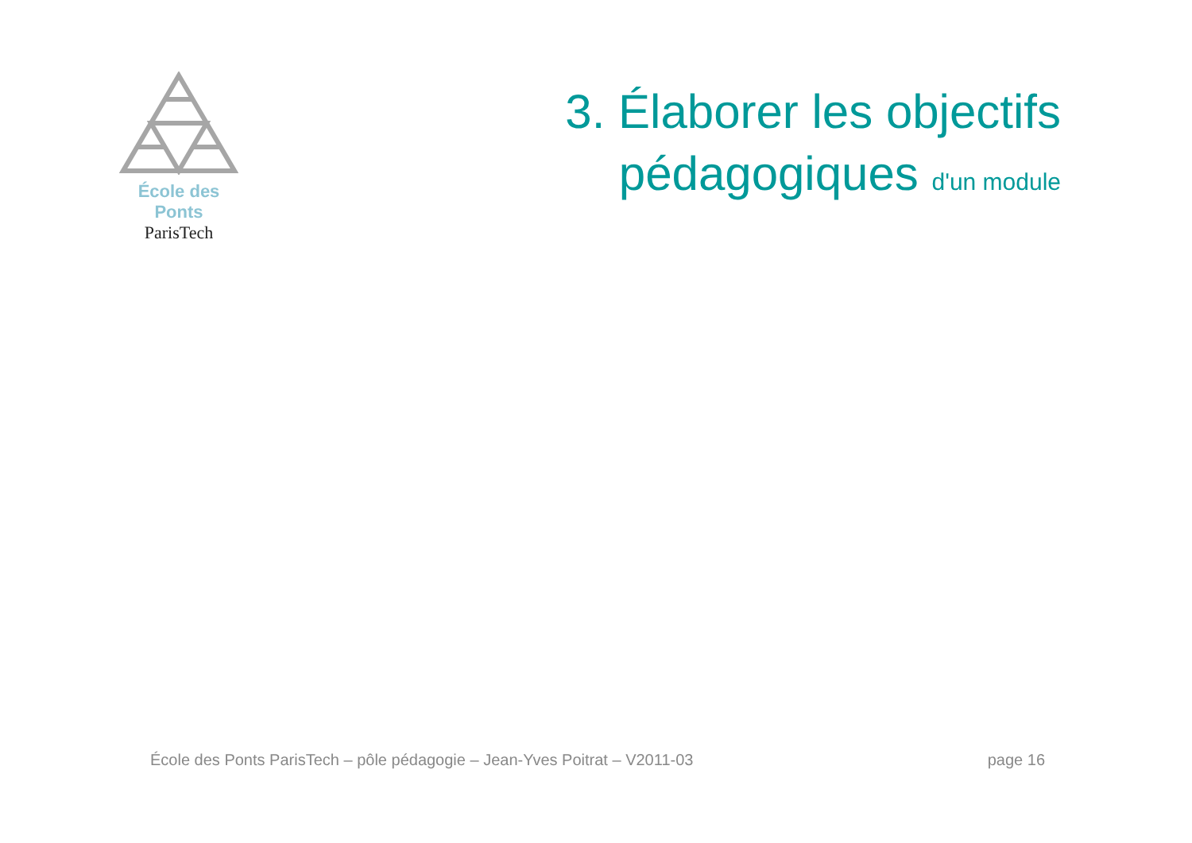École des Ponts
ParisTech
3. Élaborer les objectifs
pédagogiques d'un module
École des Ponts ParisTech – pôle pédagogie – Jean-Yves Poitrat – V2011-03 page 16